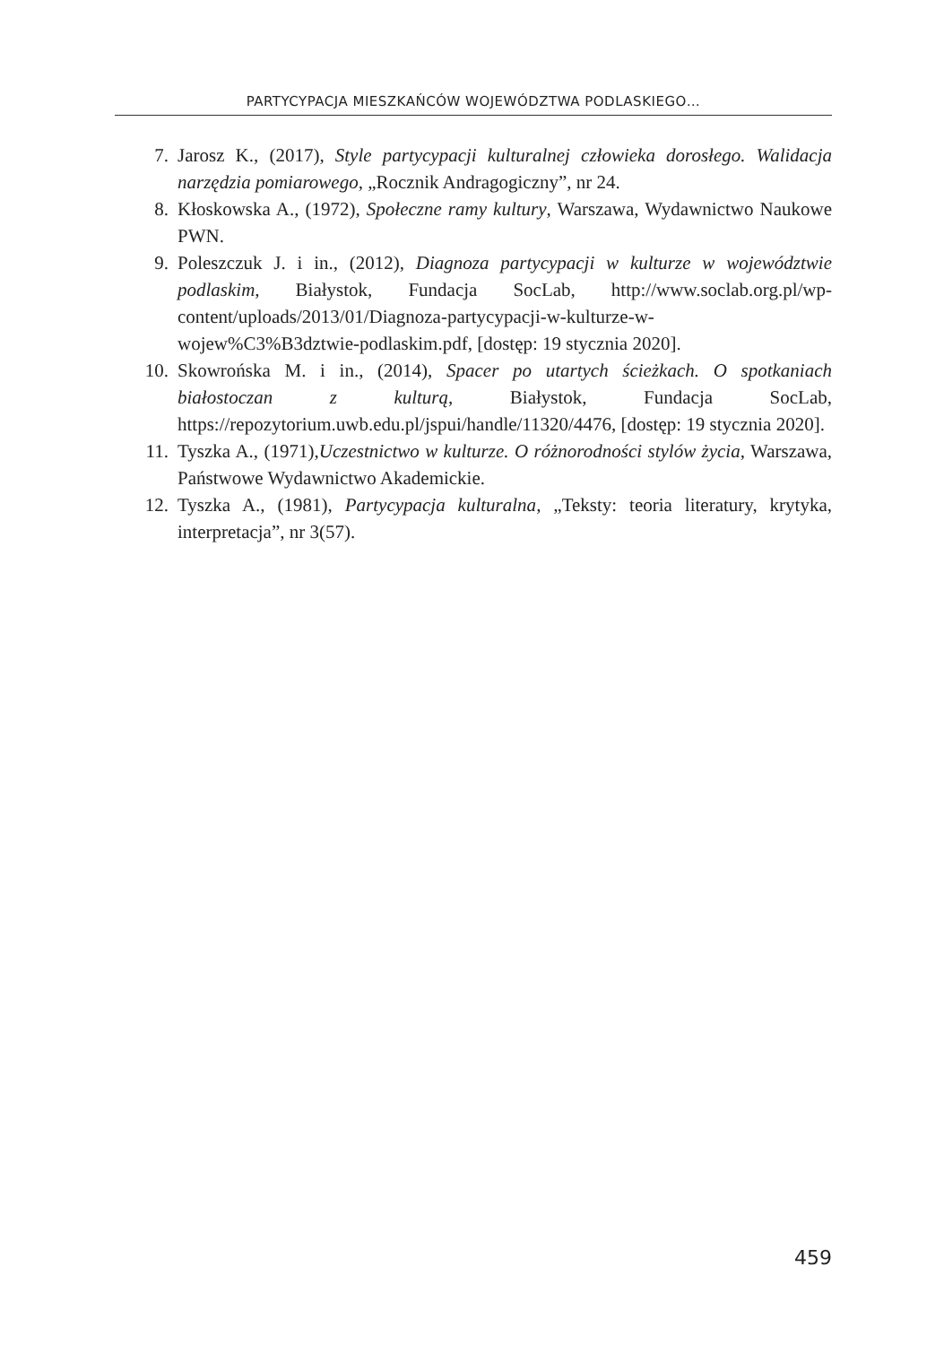PARTYCYPACJA MIESZKAŃCÓW WOJEWÓDZTWA PODLASKIEGO…
7. Jarosz K., (2017), Style partycypacji kulturalnej człowieka dorosłego. Walidacja narzędzia pomiarowego, „Rocznik Andragogiczny”, nr 24.
8. Kłoskowska A., (1972), Społeczne ramy kultury, Warszawa, Wydawnictwo Naukowe PWN.
9. Poleszczuk J. i in., (2012), Diagnoza partycypacji w kulturze w województwie podlaskim, Białystok, Fundacja SocLab, http://www.soclab.org.pl/wp-content/uploads/2013/01/Diagnoza-partycypacji-w-kulturze-w-wojew%C3%B3dztwie-podlaskim.pdf, [dostęp: 19 stycznia 2020].
10. Skowrońska M. i in., (2014), Spacer po utartych ścieżkach. O spotkaniach białostoczan z kulturą, Białystok, Fundacja SocLab, https://repozytorium.uwb.edu.pl/jspui/handle/11320/4476, [dostęp: 19 stycznia 2020].
11. Tyszka A., (1971),Uczestnictwo w kulturze. O różnorodności stylów życia, Warszawa, Państwowe Wydawnictwo Akademickie.
12. Tyszka A., (1981), Partycypacja kulturalna, „Teksty: teoria literatury, krytyka, interpretacja”, nr 3(57).
459